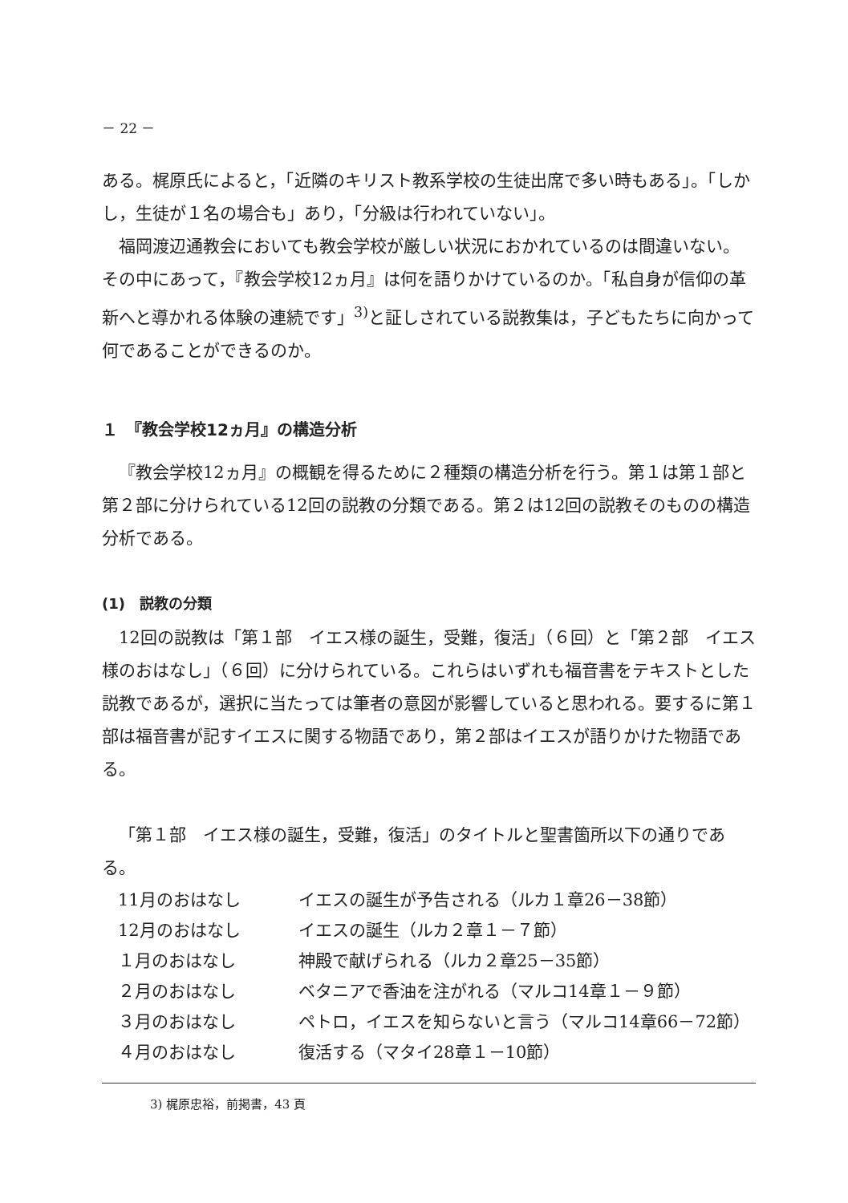－ 22 －
ある。梶原氏によると，「近隣のキリスト教系学校の生徒出席で多い時もある」。「しかし，生徒が１名の場合も」あり，「分級は行われていない」。
福岡渡辺通教会においても教会学校が厳しい状況におかれているのは間違いない。その中にあって，『教会学校12ヵ月』は何を語りかけているのか。「私自身が信仰の革新へと導かれる体験の連続です」<sup>3)</sup>と証しされている説教集は，子どもたちに向かって何であることができるのか。
１　『教会学校12ヵ月』の構造分析
『教会学校12ヵ月』の概観を得るために２種類の構造分析を行う。第１は第１部と第２部に分けられている12回の説教の分類である。第２は12回の説教そのものの構造分析である。
(1)　説教の分類
12回の説教は「第１部　イエス様の誕生，受難，復活」（６回）と「第２部　イエス様のおはなし」（６回）に分けられている。これらはいずれも福音書をテキストとした説教であるが，選択に当たっては筆者の意図が影響していると思われる。要するに第１部は福音書が記すイエスに関する物語であり，第２部はイエスが語りかけた物語である。
「第１部　イエス様の誕生，受難，復活」のタイトルと聖書箇所以下の通りである。
| 11月のおはなし | イエスの誕生が予告される（ルカ１章26－38節） |
| 12月のおはなし | イエスの誕生（ルカ２章１－７節） |
| １月のおはなし | 神殿で献げられる（ルカ２章25－35節） |
| ２月のおはなし | ベタニアで香油を注がれる（マルコ14章１－９節） |
| ３月のおはなし | ペトロ，イエスを知らないと言う（マルコ14章66－72節） |
| ４月のおはなし | 復活する（マタイ28章１－10節） |
3) 梶原忠裕，前掲書，43 頁